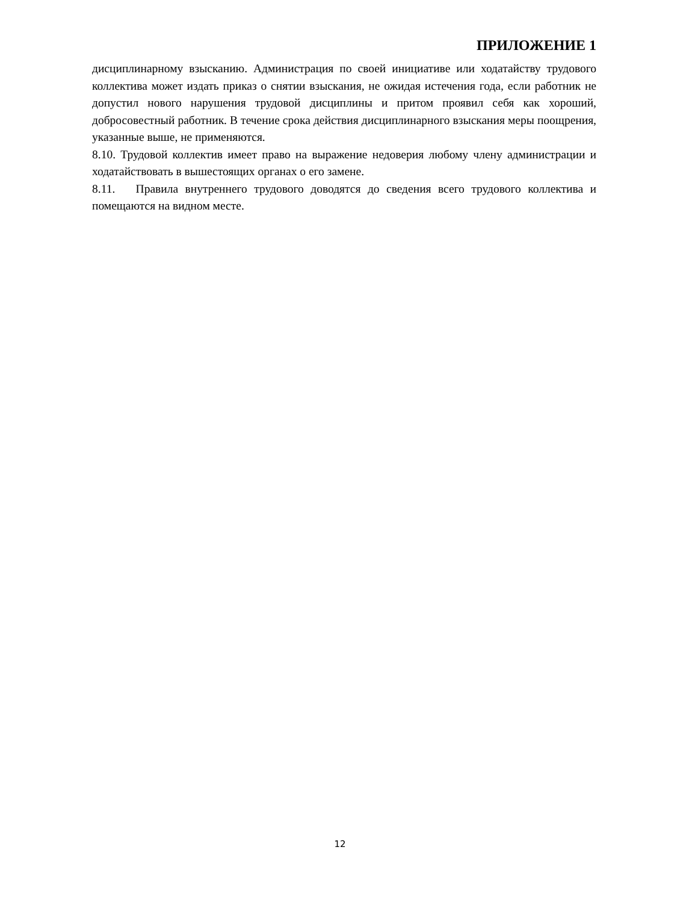ПРИЛОЖЕНИЕ 1
дисциплинарному взысканию. Администрация по своей инициативе или ходатайству трудового коллектива может издать приказ о снятии взыскания, не ожидая истечения года, если работник не допустил нового нарушения трудовой дисциплины и притом проявил себя как хороший, добросовестный работник. В течение срока действия дисциплинарного взыскания меры поощрения, указанные выше, не применяются.
8.10. Трудовой коллектив имеет право на выражение недоверия любому члену администрации и ходатайствовать в вышестоящих органах о его замене.
8.11. Правила внутреннего трудового доводятся до сведения всего трудового коллектива и помещаются на видном месте.
12